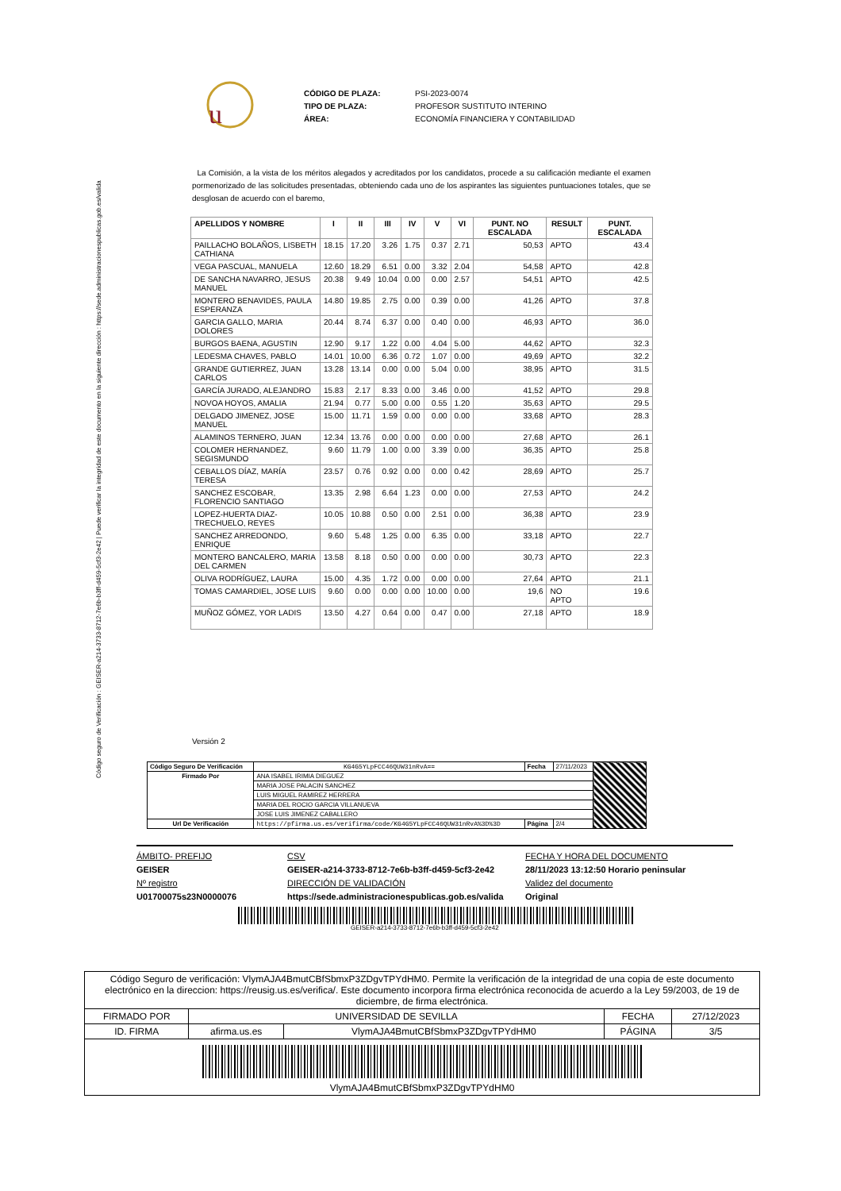Código seguro de Verificación : GEISER-a214-3733-8712-7e6b-b3ff-d459-5cf3-2e42 | Puede verificar la integridad de este documento en la siguiente dirección : https://sede.administracionespublicas.gob.es/valida
u
CÓDIGO DE PLAZA: PSI-2023-0074 TIPO DE PLAZA: PROFESOR SUSTITUTO INTERINO ÁREA: ECONOMÍA FINANCIERA Y CONTABILIDAD
La Comisión, a la vista de los méritos alegados y acreditados por los candidatos, procede a su calificación mediante el examen pormenorizado de las solicitudes presentadas, obteniendo cada uno de los aspirantes las siguientes puntuaciones totales, que se desglosan de acuerdo con el baremo,
| APELLIDOS Y NOMBRE | I | II | III | IV | V | VI | PUNT. NO ESCALADA | RESULT | PUNT. ESCALADA |
| --- | --- | --- | --- | --- | --- | --- | --- | --- | --- |
| PAILLACHO BOLAÑOS, LISBETH CATHIANA | 18.15 | 17.20 | 3.26 | 1.75 | 0.37 | 2.71 | 50,53 | APTO | 43.4 |
| VEGA PASCUAL, MANUELA | 12.60 | 18.29 | 6.51 | 0.00 | 3.32 | 2.04 | 54,58 | APTO | 42.8 |
| DE SANCHA NAVARRO, JESUS MANUEL | 20.38 | 9.49 | 10.04 | 0.00 | 0.00 | 2.57 | 54,51 | APTO | 42.5 |
| MONTERO BENAVIDES, PAULA ESPERANZA | 14.80 | 19.85 | 2.75 | 0.00 | 0.39 | 0.00 | 41,26 | APTO | 37.8 |
| GARCIA GALLO, MARIA DOLORES | 20.44 | 8.74 | 6.37 | 0.00 | 0.40 | 0.00 | 46,93 | APTO | 36.0 |
| BURGOS BAENA, AGUSTIN | 12.90 | 9.17 | 1.22 | 0.00 | 4.04 | 5.00 | 44,62 | APTO | 32.3 |
| LEDESMA CHAVES, PABLO | 14.01 | 10.00 | 6.36 | 0.72 | 1.07 | 0.00 | 49,69 | APTO | 32.2 |
| GRANDE GUTIERREZ, JUAN CARLOS | 13.28 | 13.14 | 0.00 | 0.00 | 5.04 | 0.00 | 38,95 | APTO | 31.5 |
| GARCÍA JURADO, ALEJANDRO | 15.83 | 2.17 | 8.33 | 0.00 | 3.46 | 0.00 | 41,52 | APTO | 29.8 |
| NOVOA HOYOS, AMALIA | 21.94 | 0.77 | 5.00 | 0.00 | 0.55 | 1.20 | 35,63 | APTO | 29.5 |
| DELGADO JIMENEZ, JOSE MANUEL | 15.00 | 11.71 | 1.59 | 0.00 | 0.00 | 0.00 | 33,68 | APTO | 28.3 |
| ALAMINOS TERNERO, JUAN | 12.34 | 13.76 | 0.00 | 0.00 | 0.00 | 0.00 | 27,68 | APTO | 26.1 |
| COLOMER HERNANDEZ, SEGISMUNDO | 9.60 | 11.79 | 1.00 | 0.00 | 3.39 | 0.00 | 36,35 | APTO | 25.8 |
| CEBALLOS DÍAZ, MARÍA TERESA | 23.57 | 0.76 | 0.92 | 0.00 | 0.00 | 0.42 | 28,69 | APTO | 25.7 |
| SANCHEZ ESCOBAR, FLORENCIO SANTIAGO | 13.35 | 2.98 | 6.64 | 1.23 | 0.00 | 0.00 | 27,53 | APTO | 24.2 |
| LOPEZ-HUERTA DIAZ-TRECHUELO, REYES | 10.05 | 10.88 | 0.50 | 0.00 | 2.51 | 0.00 | 36,38 | APTO | 23.9 |
| SANCHEZ ARREDONDO, ENRIQUE | 9.60 | 5.48 | 1.25 | 0.00 | 6.35 | 0.00 | 33,18 | APTO | 22.7 |
| MONTERO BANCALERO, MARIA DEL CARMEN | 13.58 | 8.18 | 0.50 | 0.00 | 0.00 | 0.00 | 30,73 | APTO | 22.3 |
| OLIVA RODRÍGUEZ, LAURA | 15.00 | 4.35 | 1.72 | 0.00 | 0.00 | 0.00 | 27,64 | APTO | 21.1 |
| TOMAS CAMARDIEL, JOSE LUIS | 9.60 | 0.00 | 0.00 | 0.00 | 10.00 | 0.00 | 19,6 | NO APTO | 19.6 |
| MUÑOZ GÓMEZ, YOR LADIS | 13.50 | 4.27 | 0.64 | 0.00 | 0.47 | 0.00 | 27,18 | APTO | 18.9 |
Versión 2
| Código Seguro De Verificación | KG4G5YLpFCC46QUW31nRvA== | Fecha | 27/11/2023 | |
| Firmado Por | ANA ISABEL IRIMIA DIEGUEZ | | | |
| | MARIA JOSE PALACIN SANCHEZ | | | |
| | LUIS MIGUEL RAMIREZ HERRERA | | | |
| | MARIA DEL ROCIO GARCIA VILLANUEVA | | | |
| | JOSE LUIS JIMENEZ CABALLERO | | | |
| Url De Verificación | https://pfirma.us.es/verifirma/code/KG4G5YLpFCC46QUW31nRvA%3D%3D | Página | 2/4 | |
ÁMBITO- PREFIJO
GEISER
Nº registro
U01700075s23N0000076
CSV
GEISER-a214-3733-8712-7e6b-b3ff-d459-5cf3-2e42
DIRECCIÓN DE VALIDACIÓN
https://sede.administracionespublicas.gob.es/valida
FECHA Y HORA DEL DOCUMENTO
28/11/2023 13:12:50 Horario peninsular
Validez del documento
Original
GEISER-a214-3733-8712-7e6b-b3ff-d459-5cf3-2e42
| Código Seguro de verificación: VlymAJA4BmutCBfSbmxP3ZDgvTPYdHM0. Permite la verificación de la integridad de una copia de este documento electrónico en la direccion: https://reusig.us.es/verifica/. Este documento incorpora firma electrónica reconocida de acuerdo a la Ley 59/2003, de 19 de diciembre, de firma electrónica. | | | | |
| FIRMADO POR | UNIVERSIDAD DE SEVILLA | | FECHA | 27/12/2023 |
| ID. FIRMA | afirma.us.es | VlymAJA4BmutCBfSbmxP3ZDgvTPYdHM0 | PÁGINA | 3/5 |
| VlymAJA4BmutCBfSbmxP3ZDgvTPYdHM0 | | | | |